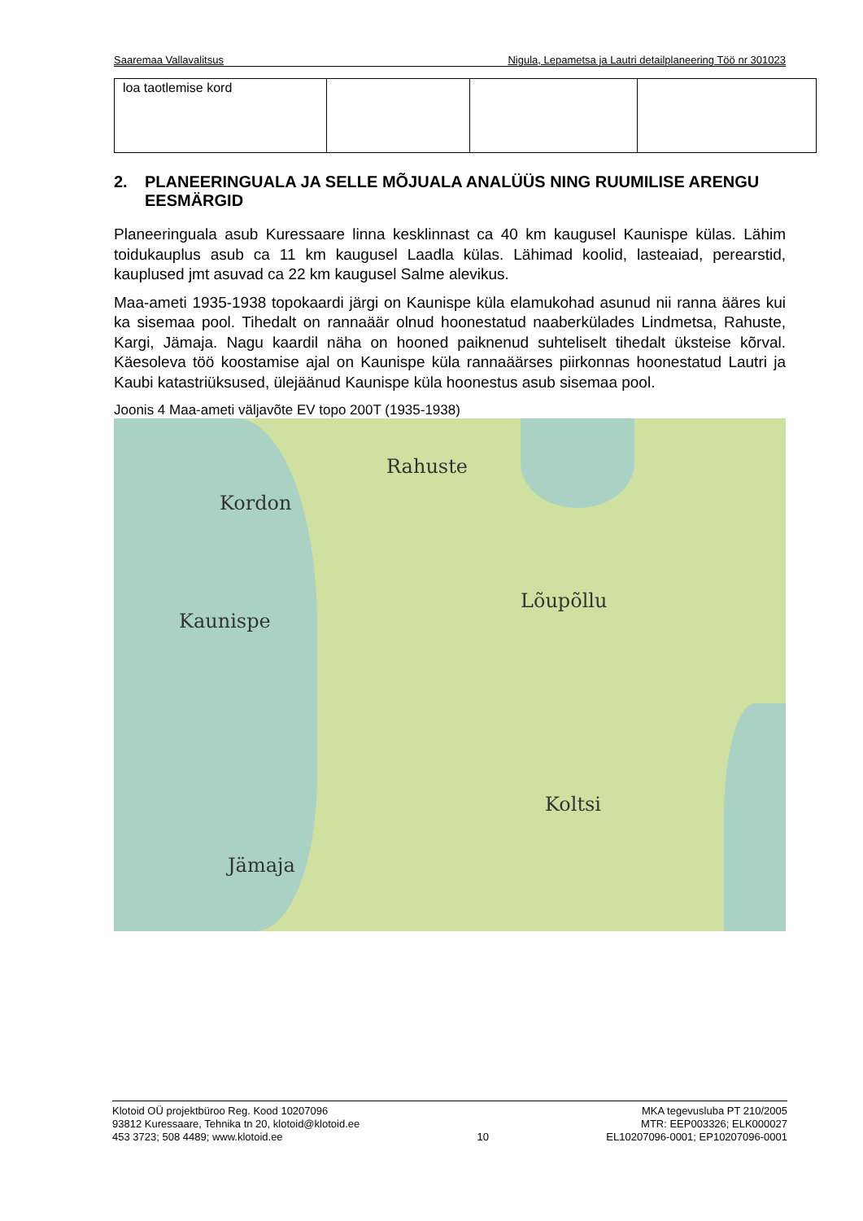Saaremaa Vallavalitsus Nigula, Lepametsa ja Lautri detailplaneering Töö nr 301023
| loa taotlemise kord | | | |
2. PLANEERINGUALA JA SELLE MÕJUALA ANALÜÜS NING RUUMILISE ARENGU EESMÄRGID
Planeeringuala asub Kuressaare linna kesklinnast ca 40 km kaugusel Kaunispe külas. Lähim toidukauplus asub ca 11 km kaugusel Laadla külas. Lähimad koolid, lasteaiad, perearstid, kauplused jmt asuvad ca 22 km kaugusel Salme alevikus.
Maa-ameti 1935-1938 topokaardi järgi on Kaunispe küla elamukohad asunud nii ranna ääres kui ka sisemaa pool. Tihedalt on rannaäär olnud hoonestatud naaberkülades Lindmetsa, Rahuste, Kargi, Jämaja. Nagu kaardil näha on hooned paiknenud suhteliselt tihedalt üksteise kõrval. Käesoleva töö koostamise ajal on Kaunispe küla rannaäärses piirkonnas hoonestatud Lautri ja Kaubi katastriüksused, ülejäänud Kaunispe küla hoonestus asub sisemaa pool.
Joonis 4 Maa-ameti väljavõte EV topo 200T (1935-1938)
Kordon
Rahuste
Lõupõllu
Kaunispe
Koltsi
Jämaja
Klotoid OÜ projektbüroo Reg. Kood 10207096
93812 Kuressaare, Tehnika tn 20, klotoid@klotoid.ee
453 3723; 508 4489; www.klotoid.ee
10 MKA tegevusluba PT 210/2005
MTR: EEP003326; ELK000027
EL10207096-0001; EP10207096-0001